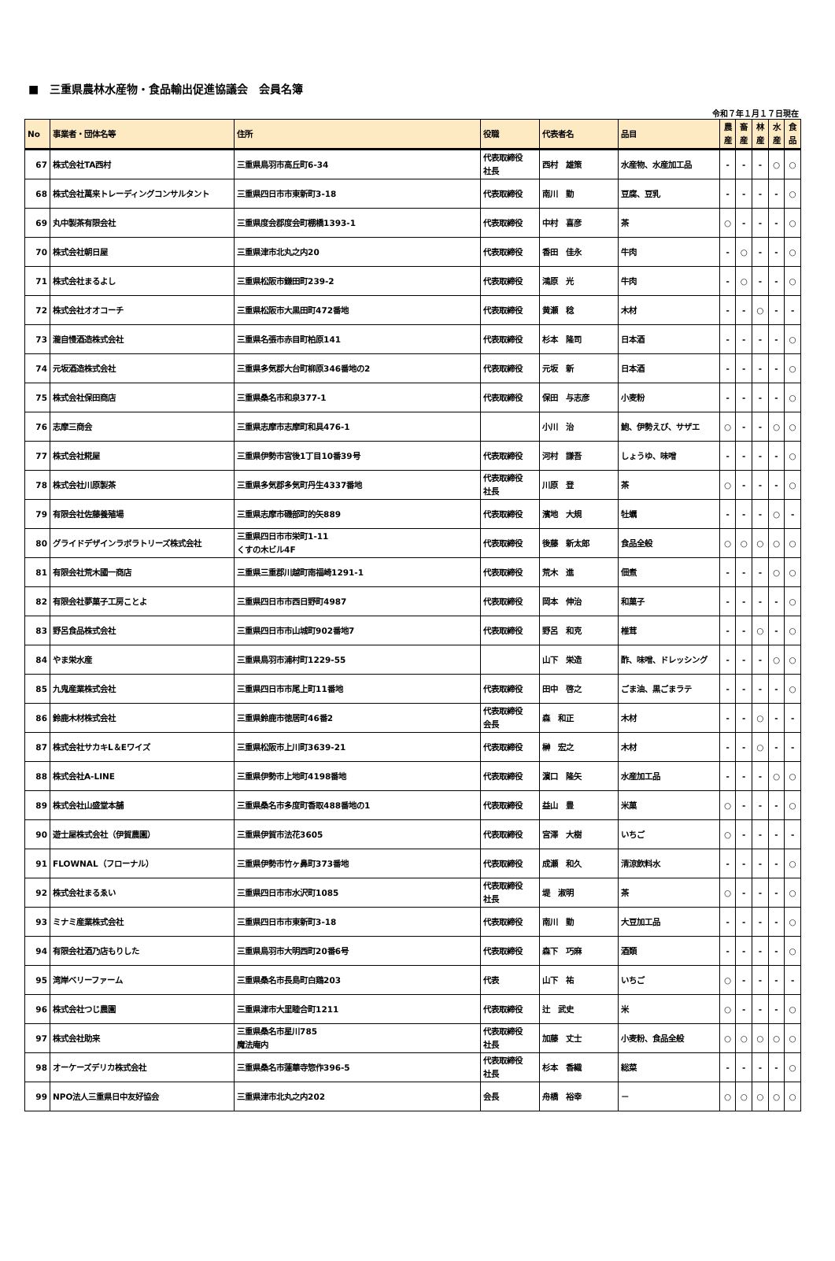■　三重県農林水産物・食品輸出促進協議会　会員名簿
令和７年１月１７日現在
| No | 事業者・団体名等 | 住所 | 役職 | 代表者名 | 品目 | 農 産 | 畜 産 | 林 産 | 水 産 | 食 品 |
| --- | --- | --- | --- | --- | --- | --- | --- | --- | --- | --- |
| 67 | 株式会社TA西村 | 三重県鳥羽市高丘町6-34 | 代表取締役 社長 | 西村 雄策 | 水産物、水産加工品 | - | - | - | ○ | ○ |
| 68 | 株式会社萬来トレーディングコンサルタント | 三重県四日市市東新町3-18 | 代表取締役 | 南川 勤 | 豆腐、豆乳 | - | - | - | - | ○ |
| 69 | 丸中製茶有限会社 | 三重県度会郡度会町棚橋1393-1 | 代表取締役 | 中村 喜彦 | 茶 | ○ | - | - | - | ○ |
| 70 | 株式会社朝日屋 | 三重県津市北丸之内20 | 代表取締役 | 香田 佳永 | 牛肉 | - | ○ | - | - | ○ |
| 71 | 株式会社まるよし | 三重県松阪市鎌田町239-2 | 代表取締役 | 鴻原 光 | 牛肉 | - | ○ | - | - | ○ |
| 72 | 株式会社オオコーチ | 三重県松阪市大黒田町472番地 | 代表取締役 | 黄瀬 稔 | 木材 | - | - | ○ | - | - |
| 73 | 瀧自慢酒造株式会社 | 三重県名張市赤目町柏原141 | 代表取締役 | 杉本 隆司 | 日本酒 | - | - | - | - | ○ |
| 74 | 元坂酒造株式会社 | 三重県多気郡大台町柳原346番地の2 | 代表取締役 | 元坂 新 | 日本酒 | - | - | - | - | ○ |
| 75 | 株式会社保田商店 | 三重県桑名市和泉377-1 | 代表取締役 | 保田 与志彦 | 小麦粉 | - | - | - | - | ○ |
| 76 | 志摩三商会 | 三重県志摩市志摩町和具476-1 | | 小川 治 | 鮑、伊勢えび、サザエ | ○ | - | - | ○ | ○ |
| 77 | 株式会社糀屋 | 三重県伊勢市宮後1丁目10番39号 | 代表取締役 | 河村 謙吾 | しょうゆ、味噌 | - | - | - | - | ○ |
| 78 | 株式会社川原製茶 | 三重県多気郡多気町丹生4337番地 | 代表取締役 社長 | 川原 登 | 茶 | ○ | - | - | - | ○ |
| 79 | 有限会社佐藤養殖場 | 三重県志摩市磯部町的矢889 | 代表取締役 | 濱地 大規 | 牡蠣 | - | - | - | ○ | - |
| 80 | グライドデザインラボラトリーズ株式会社 | 三重県四日市市栄町1-11 くすの木ビル4F | 代表取締役 | 後藤 新太郎 | 食品全般 | ○ | ○ | ○ | ○ | ○ |
| 81 | 有限会社荒木國一商店 | 三重県三重郡川越町南福崎1291-1 | 代表取締役 | 荒木 進 | 佃煮 | - | - | - | ○ | ○ |
| 82 | 有限会社夢菓子工房ことよ | 三重県四日市市西日野町4987 | 代表取締役 | 岡本 伸治 | 和菓子 | - | - | - | - | ○ |
| 83 | 野呂食品株式会社 | 三重県四日市市山城町902番地7 | 代表取締役 | 野呂 和克 | 椎茸 | - | - | ○ | - | ○ |
| 84 | やま栄水産 | 三重県鳥羽市浦村町1229-55 | | 山下 栄造 | 酢、味噌、ドレッシング | - | - | - | ○ | ○ |
| 85 | 九鬼産業株式会社 | 三重県四日市市尾上町11番地 | 代表取締役 | 田中 啓之 | ごま油、黒ごまラテ | - | - | - | - | ○ |
| 86 | 鈴鹿木材株式会社 | 三重県鈴鹿市徳居町46番2 | 代表取締役 会長 | 森 和正 | 木材 | - | - | ○ | - | - |
| 87 | 株式会社サカキL＆Eワイズ | 三重県松阪市上川町3639-21 | 代表取締役 | 榊 宏之 | 木材 | - | - | ○ | - | - |
| 88 | 株式会社A-LINE | 三重県伊勢市上地町4198番地 | 代表取締役 | 濵口 隆矢 | 水産加工品 | - | - | - | ○ | ○ |
| 89 | 株式会社山盛堂本舗 | 三重県桑名市多度町香取488番地の1 | 代表取締役 | 益山 豊 | 米菓 | ○ | - | - | - | ○ |
| 90 | 遊士屋株式会社（伊賀農園） | 三重県伊賀市法花3605 | 代表取締役 | 宮澤 大樹 | いちご | ○ | - | - | - | - |
| 91 | FLOWNAL（フローナル） | 三重県伊勢市竹ヶ鼻町373番地 | 代表取締役 | 成瀬 和久 | 清涼飲料水 | - | - | - | - | ○ |
| 92 | 株式会社まるゑい | 三重県四日市市水沢町1085 | 代表取締役 社長 | 堤 淑明 | 茶 | ○ | - | - | - | ○ |
| 93 | ミナミ産業株式会社 | 三重県四日市市東新町3-18 | 代表取締役 | 南川 勤 | 大豆加工品 | - | - | - | - | ○ |
| 94 | 有限会社酒乃店もりした | 三重県鳥羽市大明西町20番6号 | 代表取締役 | 森下 巧麻 | 酒類 | - | - | - | - | ○ |
| 95 | 湾岸ベリーファーム | 三重県桑名市長島町白鶏203 | 代表 | 山下 祐 | いちご | ○ | - | - | - | - |
| 96 | 株式会社つじ農園 | 三重県津市大里睦合町1211 | 代表取締役 | 辻 武史 | 米 | ○ | - | - | - | ○ |
| 97 | 株式会社助来 | 三重県桑名市星川785 魔法庵内 | 代表取締役 社長 | 加藤 丈士 | 小麦粉、食品全般 | ○ | ○ | ○ | ○ | ○ |
| 98 | オーケーズデリカ株式会社 | 三重県桑名市蓮華寺惣作396-5 | 代表取締役 社長 | 杉本 香織 | 総菜 | - | - | - | - | ○ |
| 99 | NPO法人三重県日中友好協会 | 三重県津市北丸之内202 | 会長 | 舟橋 裕幸 | － | ○ | ○ | ○ | ○ | ○ |